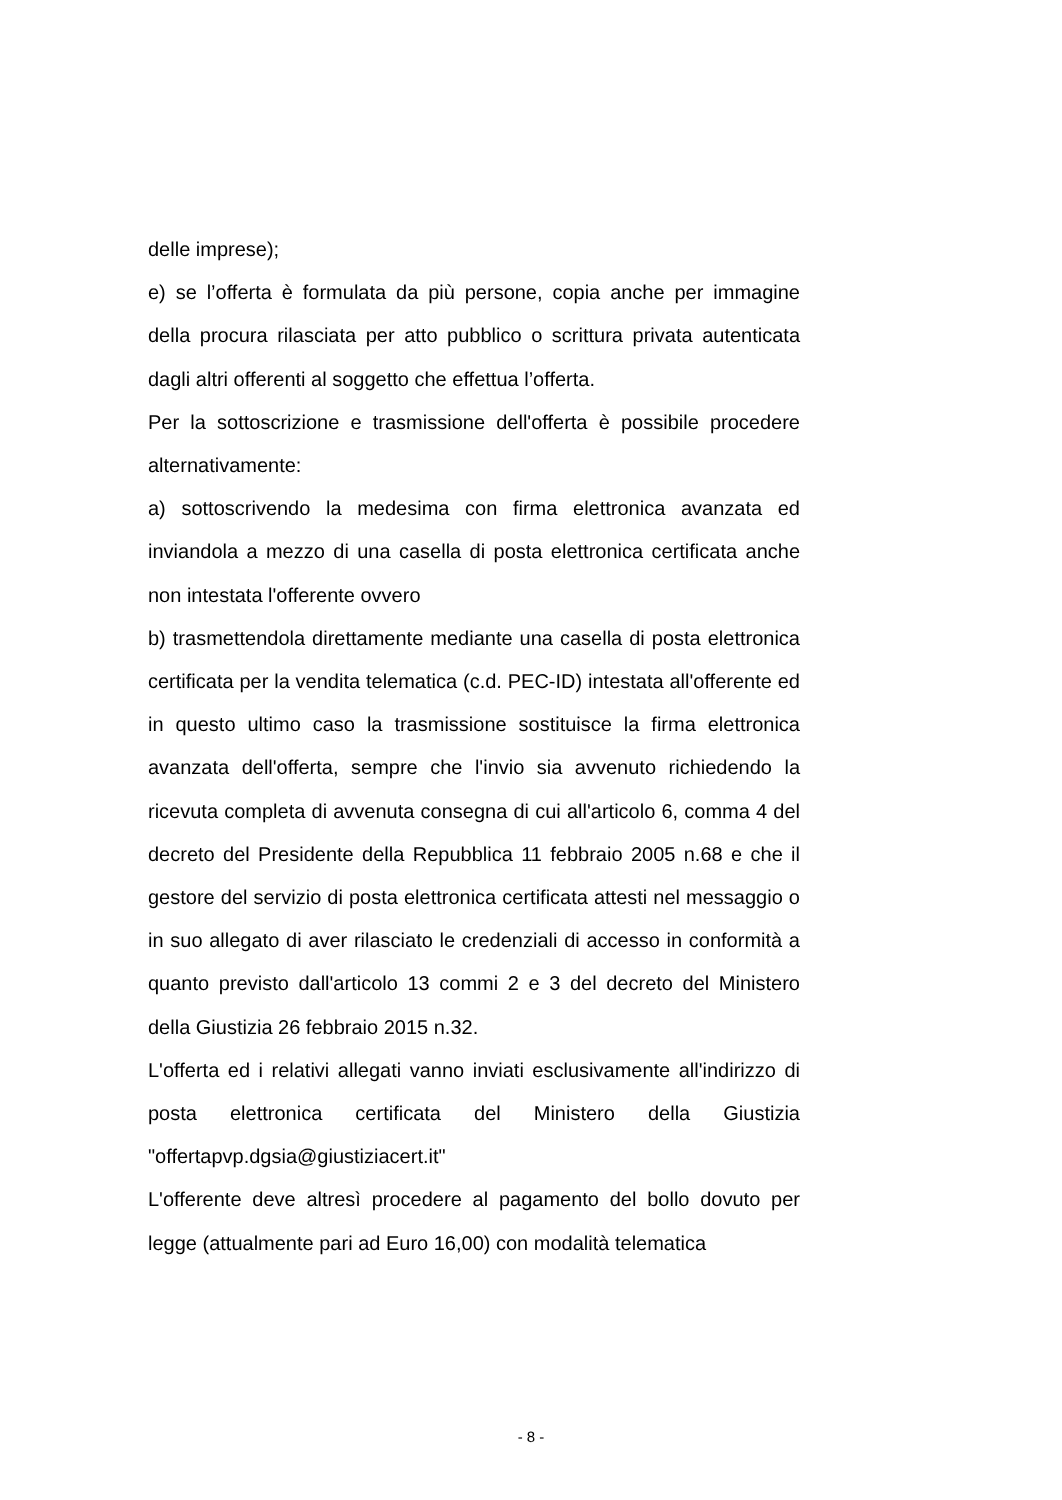delle imprese);
e) se l’offerta è formulata da più persone, copia anche per immagine della procura rilasciata per atto pubblico o scrittura privata autenticata dagli altri offerenti al soggetto che effettua l’offerta.
Per la sottoscrizione e trasmissione dell'offerta è possibile procedere alternativamente:
a) sottoscrivendo la medesima con firma elettronica avanzata ed inviandola a mezzo di una casella di posta elettronica certificata anche non intestata l'offerente ovvero
b) trasmettendola direttamente mediante una casella di posta elettronica certificata per la vendita telematica (c.d. PEC-ID) intestata all'offerente ed in questo ultimo caso la trasmissione sostituisce la firma elettronica avanzata dell'offerta, sempre che l'invio sia avvenuto richiedendo la ricevuta completa di avvenuta consegna di cui all'articolo 6, comma 4 del decreto del Presidente della Repubblica 11 febbraio 2005 n.68 e che il gestore del servizio di posta elettronica certificata attesti nel messaggio o in suo allegato di aver rilasciato le credenziali di accesso in conformità a quanto previsto dall'articolo 13 commi 2 e 3 del decreto del Ministero della Giustizia 26 febbraio 2015 n.32.
L'offerta ed i relativi allegati vanno inviati esclusivamente all'indirizzo di posta elettronica certificata del Ministero della Giustizia "offertapvp.dgsia@giustiziacert.it"
L'offerente deve altresì procedere al pagamento del bollo dovuto per legge (attualmente pari ad Euro 16,00) con modalità telematica
- 8 -